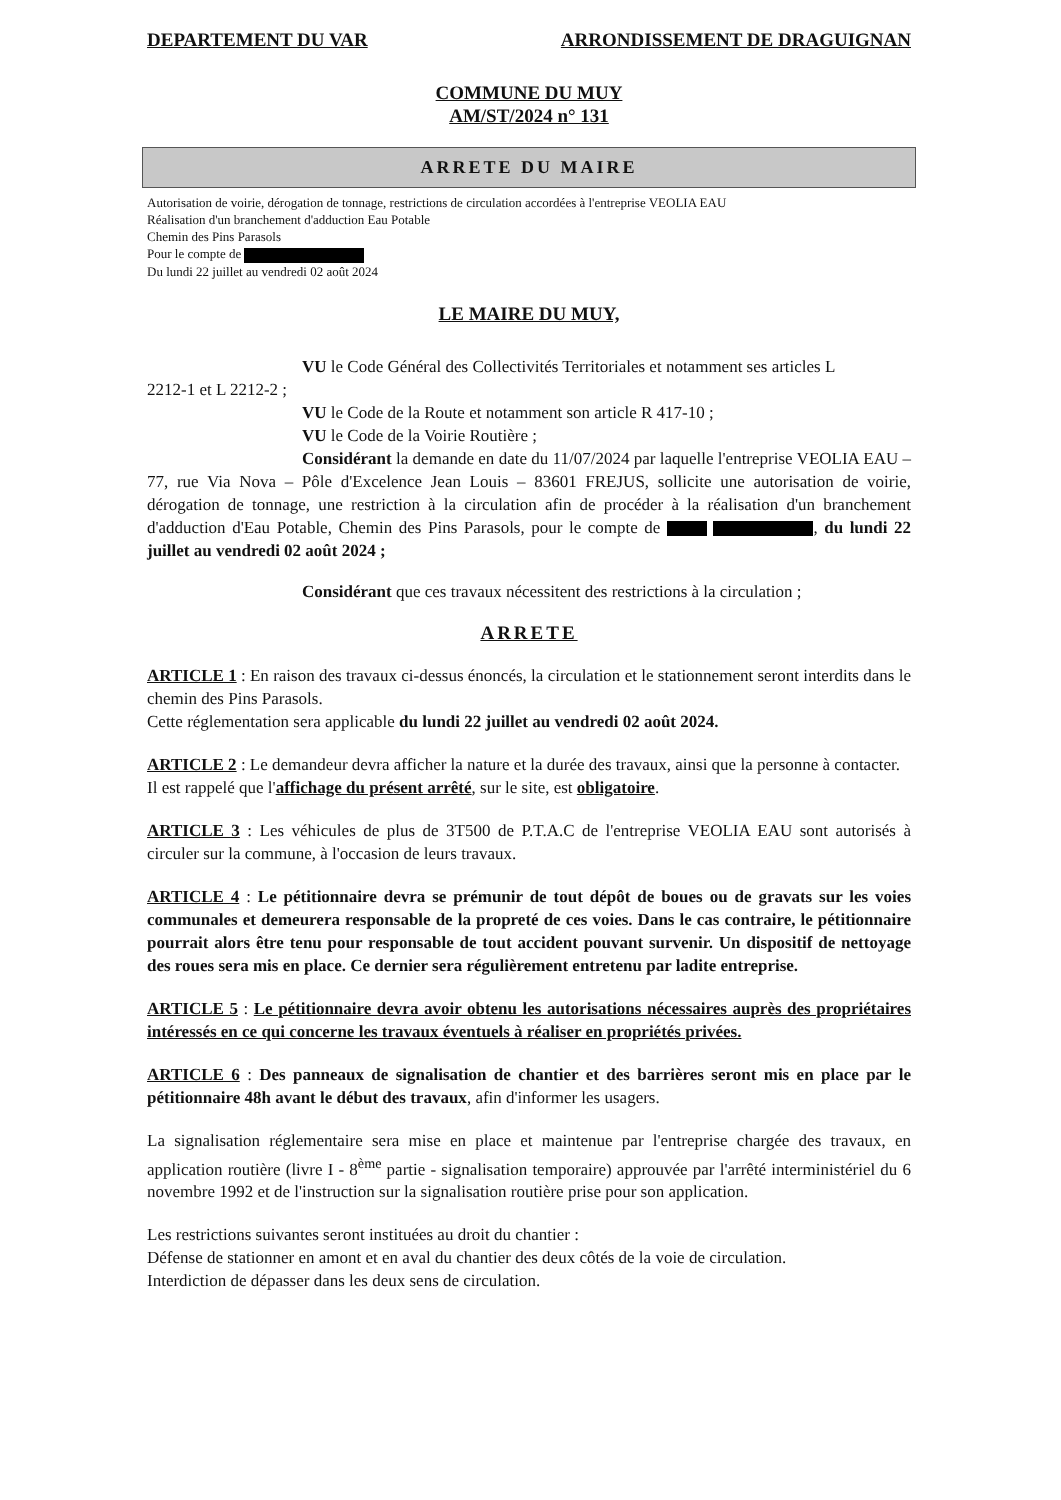DEPARTEMENT DU VAR ARRONDISSEMENT DE DRAGUIGNAN
COMMUNE DU MUY
AM/ST/2024 n° 131
ARRETE DU MAIRE
Autorisation de voirie, dérogation de tonnage, restrictions de circulation accordées à l'entreprise VEOLIA EAU
Réalisation d'un branchement d'adduction Eau Potable
Chemin des Pins Parasols
Pour le compte de
Du lundi 22 juillet au vendredi 02 août 2024
LE MAIRE DU MUY,
VU le Code Général des Collectivités Territoriales et notamment ses articles L
2212-1 et L 2212-2 ;
VU le Code de la Route et notamment son article R 417-10 ;
VU le Code de la Voirie Routière ;
Considérant la demande en date du 11/07/2024 par laquelle l'entreprise VEOLIA EAU – 77, rue Via Nova – Pôle d'Excelence Jean Louis – 83601 FREJUS, sollicite une autorisation de voirie, dérogation de tonnage, une restriction à la circulation afin de procéder à la réalisation d'un branchement d'adduction d'Eau Potable, Chemin des Pins Parasols, pour le compte de , du lundi 22 juillet au vendredi 02 août 2024 ;
Considérant que ces travaux nécessitent des restrictions à la circulation ;
ARRETE
ARTICLE 1 : En raison des travaux ci-dessus énoncés, la circulation et le stationnement seront interdits dans le chemin des Pins Parasols.
Cette réglementation sera applicable du lundi 22 juillet au vendredi 02 août 2024.
ARTICLE 2 : Le demandeur devra afficher la nature et la durée des travaux, ainsi que la personne à contacter.
Il est rappelé que l'affichage du présent arrêté, sur le site, est obligatoire.
ARTICLE 3 : Les véhicules de plus de 3T500 de P.T.A.C de l'entreprise VEOLIA EAU sont autorisés à circuler sur la commune, à l'occasion de leurs travaux.
ARTICLE 4 : Le pétitionnaire devra se prémunir de tout dépôt de boues ou de gravats sur les voies communales et demeurera responsable de la propreté de ces voies. Dans le cas contraire, le pétitionnaire pourrait alors être tenu pour responsable de tout accident pouvant survenir. Un dispositif de nettoyage des roues sera mis en place. Ce dernier sera régulièrement entretenu par ladite entreprise.
ARTICLE 5 : Le pétitionnaire devra avoir obtenu les autorisations nécessaires auprès des propriétaires intéressés en ce qui concerne les travaux éventuels à réaliser en propriétés privées.
ARTICLE 6 : Des panneaux de signalisation de chantier et des barrières seront mis en place par le pétitionnaire 48h avant le début des travaux, afin d'informer les usagers.
La signalisation réglementaire sera mise en place et maintenue par l'entreprise chargée des travaux, en application routière (livre I - 8<sup>ème</sup> partie - signalisation temporaire) approuvée par l'arrêté interministériel du 6 novembre 1992 et de l'instruction sur la signalisation routière prise pour son application.
Les restrictions suivantes seront instituées au droit du chantier :
Défense de stationner en amont et en aval du chantier des deux côtés de la voie de circulation.
Interdiction de dépasser dans les deux sens de circulation.